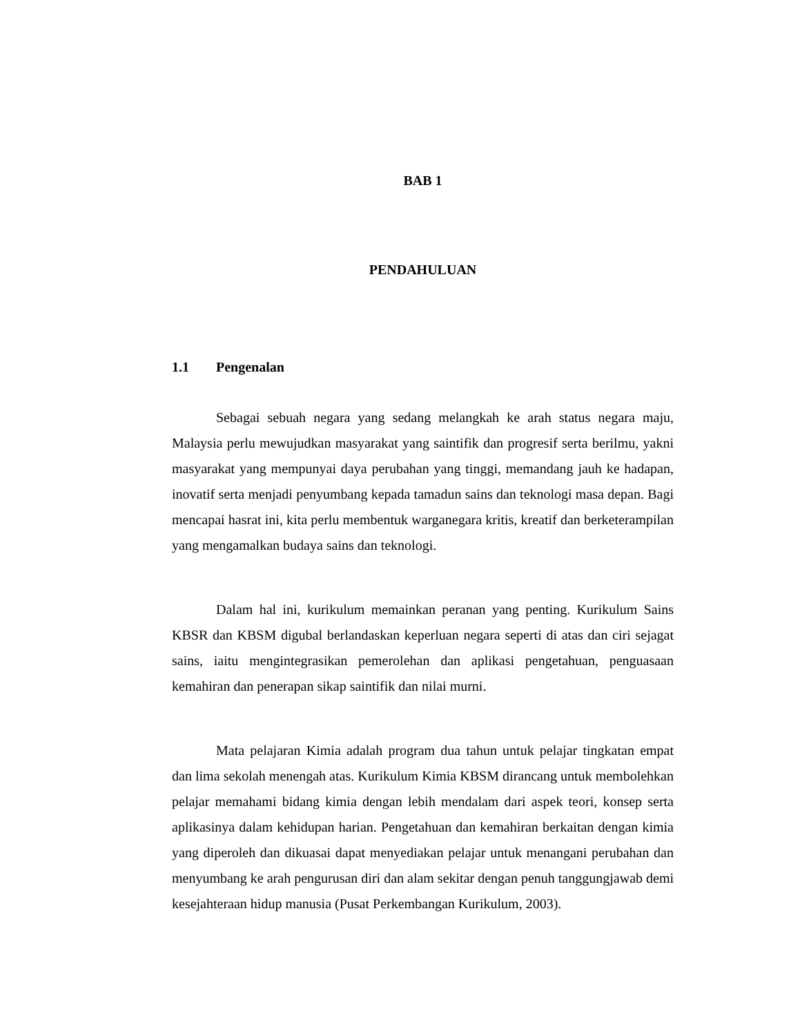BAB 1
PENDAHULUAN
1.1 Pengenalan
Sebagai sebuah negara yang sedang melangkah ke arah status negara maju, Malaysia perlu mewujudkan masyarakat yang saintifik dan progresif serta berilmu, yakni masyarakat yang mempunyai daya perubahan yang tinggi, memandang jauh ke hadapan, inovatif serta menjadi penyumbang kepada tamadun sains dan teknologi masa depan. Bagi mencapai hasrat ini, kita perlu membentuk warganegara kritis, kreatif dan berketerampilan yang mengamalkan budaya sains dan teknologi.
Dalam hal ini, kurikulum memainkan peranan yang penting. Kurikulum Sains KBSR dan KBSM digubal berlandaskan keperluan negara seperti di atas dan ciri sejagat sains, iaitu mengintegrasikan pemerolehan dan aplikasi pengetahuan, penguasaan kemahiran dan penerapan sikap saintifik dan nilai murni.
Mata pelajaran Kimia adalah program dua tahun untuk pelajar tingkatan empat dan lima sekolah menengah atas. Kurikulum Kimia KBSM dirancang untuk membolehkan pelajar memahami bidang kimia dengan lebih mendalam dari aspek teori, konsep serta aplikasinya dalam kehidupan harian. Pengetahuan dan kemahiran berkaitan dengan kimia yang diperoleh dan dikuasai dapat menyediakan pelajar untuk menangani perubahan dan menyumbang ke arah pengurusan diri dan alam sekitar dengan penuh tanggungjawab demi kesejahteraan hidup manusia (Pusat Perkembangan Kurikulum, 2003).